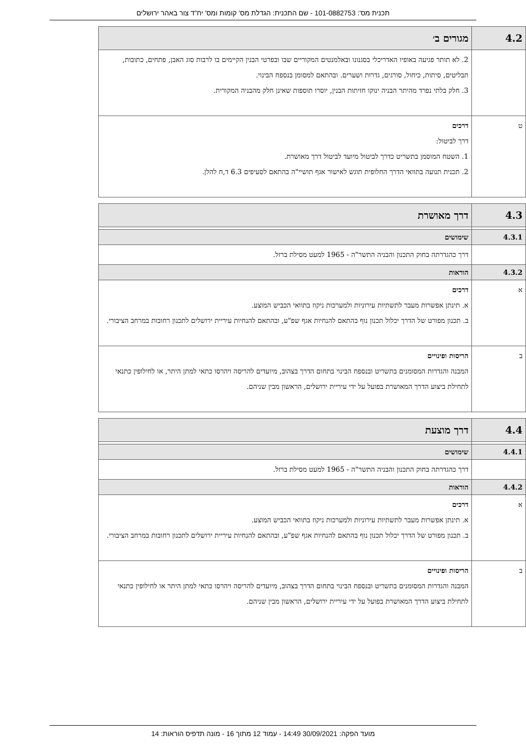תכנית מס': 101-0882753 - שם התכנית: הגדלת מס' קומות ומס' יח"ד צור באהר ירושלים
| 4.2 | מגורים ב׳ |
| | 2. לא תותר פגיעה באופיו האדריכלי בסגנונו ובאלמנטים המקוריים שבו ובפרטי הבנין הקיימים בו לרבות סוג האבן, פתחים, כתובות, תבליטים, סיתות, כיחול, סורגים, גדרות ושערים. ובהתאם למסומן בנספח הבינוי. 3. חלק בלתי נפרד מהיתר הבניה ינוקו חזיתות הבנין, יוסרו תוספות שאינן חלק מהבניה המקורית. |
| ט | דרכים דרך לביטול: 1. השטח המוסמן בתשריט כדרך לביטול מיועד לביטול דרך מאושרת. 2. תכנית תנועה בתוואי הדרך החלופית תוגש לאישור אגף תושיי"ה בהתאם לסעיפים 6.3 ד,ח להלן. |
| 4.3 | דרך מאושרת |
| 4.3.1 | שימושים |
| | דרך כהגדרתה בחוק התכנון והבניה התשר"ה - 1965 למעט מסילת ברזל. |
| 4.3.2 | הוראות |
| א | דרכים א. תינתן אפשרות מעבר לתשתיות עירוניות ולמערכות ניקוז בתוואי הכביש המוצע. ב. תכנון מפורט של הדרך יכלול תכנון נוף בהתאם להנחיות אגף שפ"ע, ובהתאם להנחיות עיריית ירושלים לתכנון רחובות במרחב הציבורי. |
| ב | הריסות ופינויים המבנה והגדרות המסומנים בתשריט ובנספח הבינוי בתחום הדרך בצהוב, מיועדים להריסה ויהרסו כתאי למתן היתר, או לחילופין כתנאי לתחילת ביצוע הדרך המאושרת בפועל על ידי עיריית ירושלים, הראשון מבין שניהם. |
| 4.4 | דרך מוצעת |
| 4.4.1 | שימושים |
| | דרך כהגדרתה בחוק התכנון והבניה התשר"ה - 1965 למעט מסילת ברזל. |
| 4.4.2 | הוראות |
| א | דרכים א. תינתן אפשרות מעבר לתשתיות עירוניות ולמערכות ניקוז בתוואי הכביש המוצע. ב. תכנון מפורט של הדרך יכלול תכנון נוף בהתאם להנחיות אגף שפ"ע, ובהתאם להנחיות עיריית ירושלים לתכנון רחובות במרחב הציבורי. |
| ב | הריסות ופינויים המבנה והגדרות המסומנים בתשריט ובנספח הבינוי בתחום הדרך בצהוב, מיועדים להריסה ויהרסו כתאי למתן היתר או לחילופין כתנאי לתחילת ביצוע הדרך המאושרת בפועל על ידי עיריית ירושלים, הראשון מבין שניהם. |
מועד הפקה: 30/09/2021 14:49 - עמוד 12 מתוך 16 - מונה תדפיס הוראות: 14